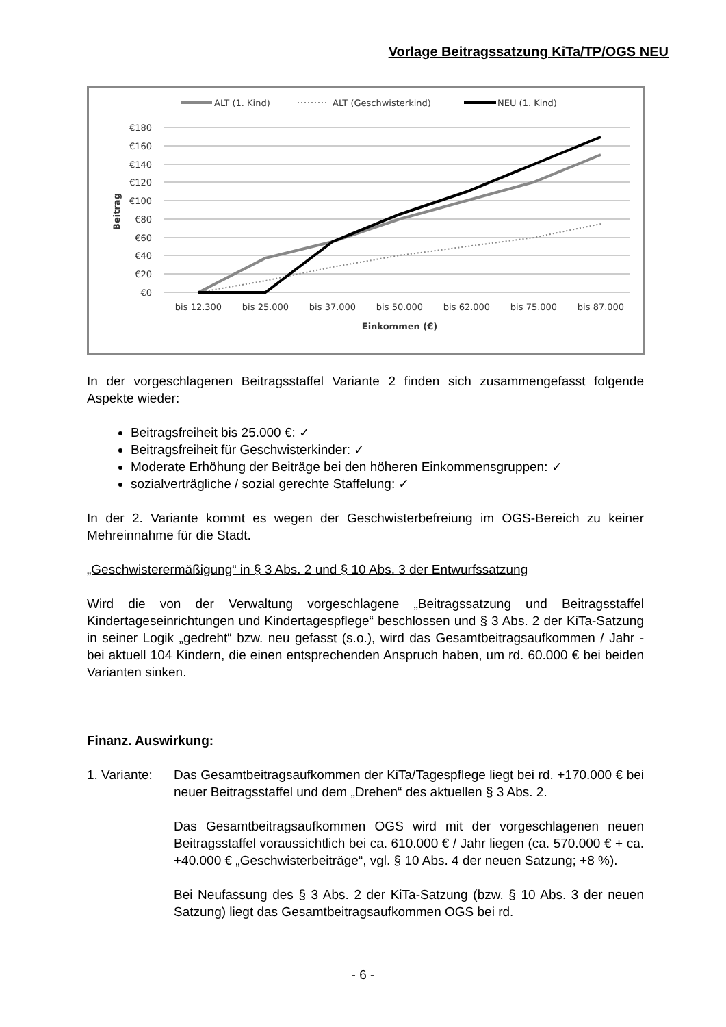Vorlage Beitragssatzung KiTa/TP/OGS NEU
ALT (1. Kind)
ALT (Geschwisterkind)
NEU (1. Kind)
€180
€160
€140
€120
€100
€80
€60
€40
€20
€0
Beitrag
bis 12.300
bis 25.000
bis 37.000
bis 50.000
bis 62.000
bis 75.000
bis 87.000
Einkommen (€)
In der vorgeschlagenen Beitragsstaffel Variante 2 finden sich zusammengefasst folgende Aspekte wieder:
Beitragsfreiheit bis 25.000 €: ✓
Beitragsfreiheit für Geschwisterkinder: ✓
Moderate Erhöhung der Beiträge bei den höheren Einkommensgruppen: ✓
sozialverträgliche / sozial gerechte Staffelung: ✓
In der 2. Variante kommt es wegen der Geschwisterbefreiung im OGS-Bereich zu keiner Mehreinnahme für die Stadt.
„Geschwisterermäßigung“ in § 3 Abs. 2 und § 10 Abs. 3 der Entwurfssatzung
Wird die von der Verwaltung vorgeschlagene „Beitragssatzung und Beitragsstaffel Kindertageseinrichtungen und Kindertagespflege“ beschlossen und § 3 Abs. 2 der KiTa-Satzung in seiner Logik „gedreht“ bzw. neu gefasst (s.o.), wird das Gesamtbeitragsaufkommen / Jahr - bei aktuell 104 Kindern, die einen entsprechenden Anspruch haben, um rd. 60.000 € bei beiden Varianten sinken.
Finanz. Auswirkung:
1. Variante:
Das Gesamtbeitragsaufkommen der KiTa/Tagespflege liegt bei rd. +170.000 € bei neuer Beitragsstaffel und dem „Drehen“ des aktuellen § 3 Abs. 2.
Das Gesamtbeitragsaufkommen OGS wird mit der vorgeschlagenen neuen Beitragsstaffel voraussichtlich bei ca. 610.000 € / Jahr liegen (ca. 570.000 € + ca. +40.000 € „Geschwisterbeiträge“, vgl. § 10 Abs. 4 der neuen Satzung; +8 %).
Bei Neufassung des § 3 Abs. 2 der KiTa-Satzung (bzw. § 10 Abs. 3 der neuen Satzung) liegt das Gesamtbeitragsaufkommen OGS bei rd.
- 6 -